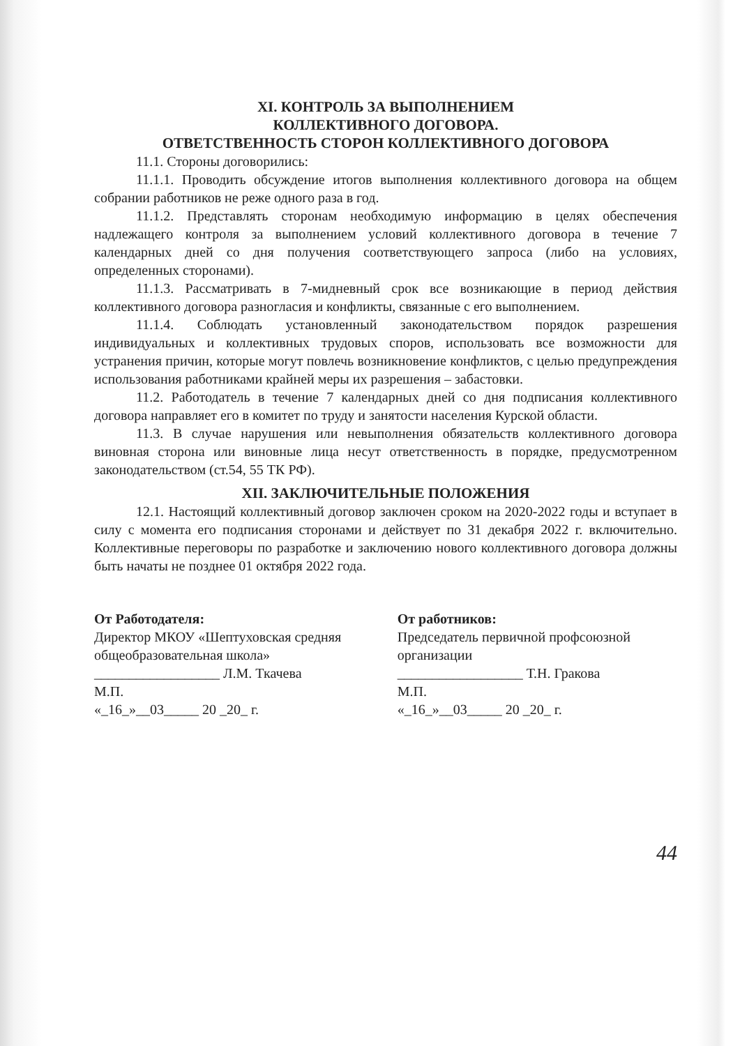XI. КОНТРОЛЬ ЗА ВЫПОЛНЕНИЕМ
КОЛЛЕКТИВНОГО ДОГОВОРА.
ОТВЕТСТВЕННОСТЬ СТОРОН КОЛЛЕКТИВНОГО ДОГОВОРА
11.1. Стороны договорились:
11.1.1. Проводить обсуждение итогов выполнения коллективного договора на общем собрании работников не реже одного раза в год.
11.1.2. Представлять сторонам необходимую информацию в целях обеспечения надлежащего контроля за выполнением условий коллективного договора в течение 7 календарных дней со дня получения соответствующего запроса (либо на условиях, определенных сторонами).
11.1.3. Рассматривать в 7-мидневный срок все возникающие в период действия коллективного договора разногласия и конфликты, связанные с его выполнением.
11.1.4. Соблюдать установленный законодательством порядок разрешения индивидуальных и коллективных трудовых споров, использовать все возможности для устранения причин, которые могут повлечь возникновение конфликтов, с целью предупреждения использования работниками крайней меры их разрешения – забастовки.
11.2. Работодатель в течение 7 календарных дней со дня подписания коллективного договора направляет его в комитет по труду и занятости населения Курской области.
11.3. В случае нарушения или невыполнения обязательств коллективного договора виновная сторона или виновные лица несут ответственность в порядке, предусмотренном законодательством (ст.54, 55 ТК РФ).
XII. ЗАКЛЮЧИТЕЛЬНЫЕ ПОЛОЖЕНИЯ
12.1. Настоящий коллективный договор заключен сроком на 2020-2022 годы и вступает в силу с момента его подписания сторонами и действует по 31 декабря 2022 г. включительно. Коллективные переговоры по разработке и заключению нового коллективного договора должны быть начаты не позднее 01 октября 2022 года.
От Работодателя:
Директор МКОУ «Шептуховская средняя общеобразовательная школа»
__________________ Л.М. Ткачева
М.П.
«_16_»__03_____ 20 _20_ г.
От работников:
Председатель первичной профсоюзной организации
__________________ Т.Н. Гракова
М.П.
«_16_»__03_____ 20 _20_ г.
44